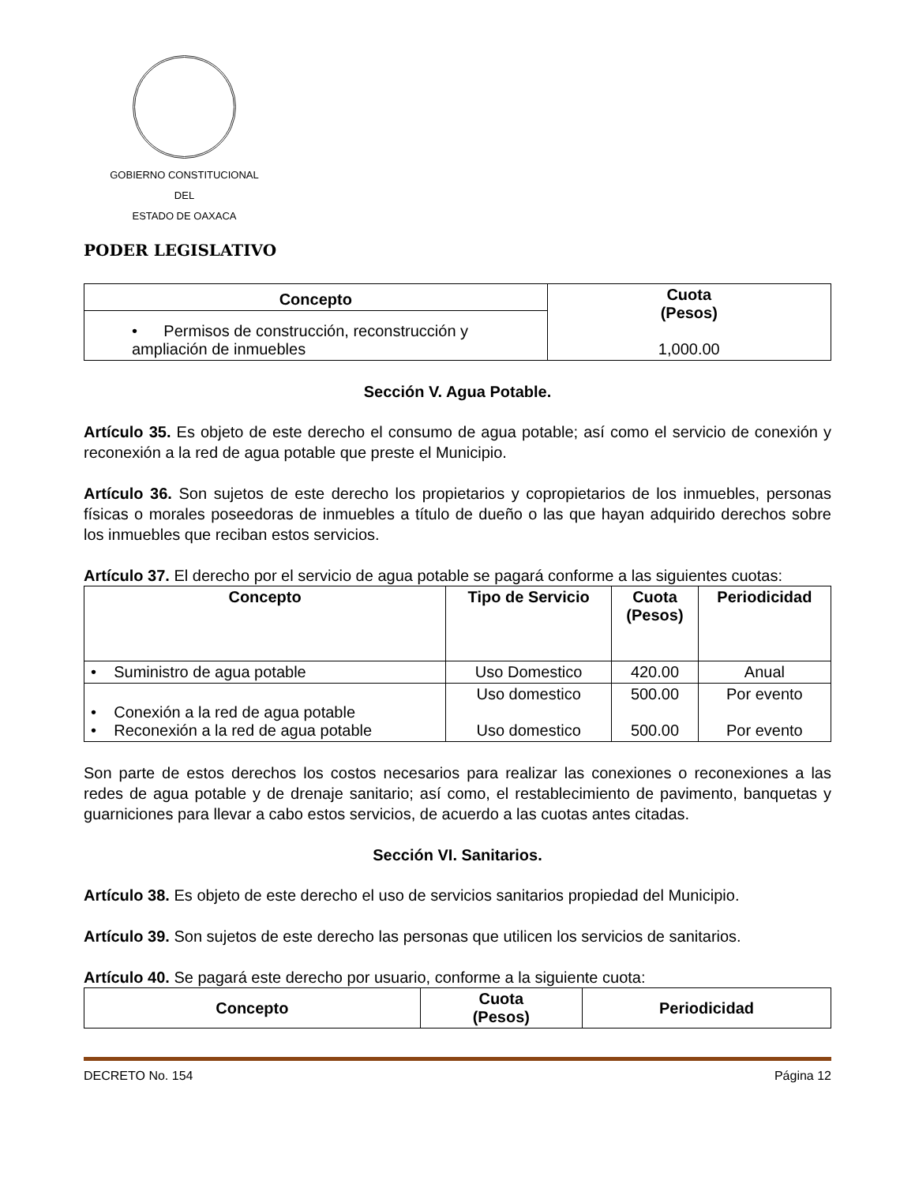GOBIERNO CONSTITUCIONAL
DEL
ESTADO DE OAXACA
PODER LEGISLATIVO
| Concepto | Cuota (Pesos) 1,000.00 |
| --- | --- |
| • Permisos de construcción, reconstrucción y ampliación de inmuebles | |
Sección V. Agua Potable.
Artículo 35. Es objeto de este derecho el consumo de agua potable; así como el servicio de conexión y reconexión a la red de agua potable que preste el Municipio.
Artículo 36. Son sujetos de este derecho los propietarios y copropietarios de los inmuebles, personas físicas o morales poseedoras de inmuebles a título de dueño o las que hayan adquirido derechos sobre los inmuebles que reciban estos servicios.
Artículo 37. El derecho por el servicio de agua potable se pagará conforme a las siguientes cuotas:
| Concepto | Tipo de Servicio | Cuota (Pesos) | Periodicidad |
| --- | --- | --- | --- |
| • Suministro de agua potable | Uso Domestico | 420.00 | Anual |
| • Conexión a la red de agua potable • Reconexión a la red de agua potable | Uso domestico Uso domestico | 500.00 500.00 | Por evento Por evento |
Son parte de estos derechos los costos necesarios para realizar las conexiones o reconexiones a las redes de agua potable y de drenaje sanitario; así como, el restablecimiento de pavimento, banquetas y guarniciones para llevar a cabo estos servicios, de acuerdo a las cuotas antes citadas.
Sección VI. Sanitarios.
Artículo 38. Es objeto de este derecho el uso de servicios sanitarios propiedad del Municipio.
Artículo 39. Son sujetos de este derecho las personas que utilicen los servicios de sanitarios.
Artículo 40. Se pagará este derecho por usuario, conforme a la siguiente cuota:
| Concepto | Cuota (Pesos) | Periodicidad |
| --- | --- | --- |
DECRETO No. 154 Página 12